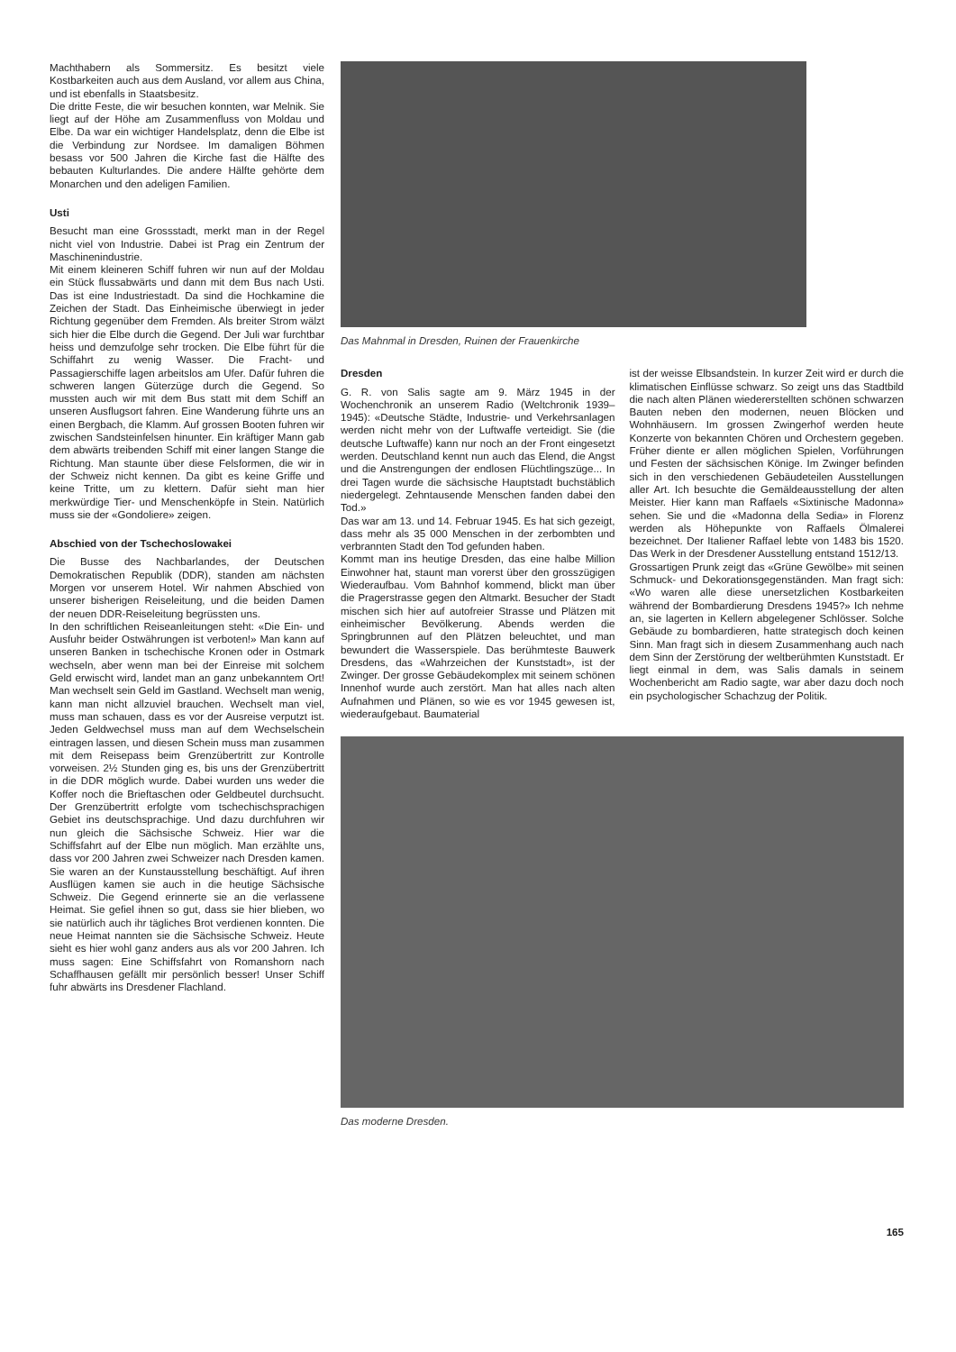Machthabern als Sommersitz. Es besitzt viele Kostbarkeiten auch aus dem Ausland, vor allem aus China, und ist ebenfalls in Staatsbesitz.
Die dritte Feste, die wir besuchen konnten, war Melnik. Sie liegt auf der Höhe am Zusammenfluss von Moldau und Elbe. Da war ein wichtiger Handelsplatz, denn die Elbe ist die Verbindung zur Nordsee. Im damaligen Böhmen besass vor 500 Jahren die Kirche fast die Hälfte des bebauten Kulturlandes. Die andere Hälfte gehörte dem Monarchen und den adeligen Familien.
Usti
Besucht man eine Grossstadt, merkt man in der Regel nicht viel von Industrie. Dabei ist Prag ein Zentrum der Maschinenindustrie.
Mit einem kleineren Schiff fuhren wir nun auf der Moldau ein Stück flussabwärts und dann mit dem Bus nach Usti. Das ist eine Industriestadt. Da sind die Hochkamine die Zeichen der Stadt. Das Einheimische überwiegt in jeder Richtung gegenüber dem Fremden. Als breiter Strom wälzt sich hier die Elbe durch die Gegend. Der Juli war furchtbar heiss und demzufolge sehr trocken. Die Elbe führt für die Schiffahrt zu wenig Wasser. Die Fracht- und Passagierschiffe lagen arbeitslos am Ufer. Dafür fuhren die schweren langen Güterzüge durch die Gegend. So mussten auch wir mit dem Bus statt mit dem Schiff an unseren Ausflugsort fahren. Eine Wanderung führte uns an einen Bergbach, die Klamm. Auf grossen Booten fuhren wir zwischen Sandsteinfelsen hinunter. Ein kräftiger Mann gab dem abwärts treibenden Schiff mit einer langen Stange die Richtung. Man staunte über diese Felsformen, die wir in der Schweiz nicht kennen. Da gibt es keine Griffe und keine Tritte, um zu klettern. Dafür sieht man hier merkwürdige Tier- und Menschenköpfe in Stein. Natürlich muss sie der «Gondoliere» zeigen.
Abschied von der Tschechoslowakei
Die Busse des Nachbarlandes, der Deutschen Demokratischen Republik (DDR), standen am nächsten Morgen vor unserem Hotel. Wir nahmen Abschied von unserer bisherigen Reiseleitung, und die beiden Damen der neuen DDR-Reiseleitung begrüssten uns.
In den schriftlichen Reiseanleitungen steht: «Die Ein- und Ausfuhr beider Ostwährungen ist verboten!» Man kann auf unseren Banken in tschechische Kronen oder in Ostmark wechseln, aber wenn man bei der Einreise mit solchem Geld erwischt wird, landet man an ganz unbekanntem Ort! Man wechselt sein Geld im Gastland. Wechselt man wenig, kann man nicht allzuviel brauchen. Wechselt man viel, muss man schauen, dass es vor der Ausreise verputzt ist. Jeden Geldwechsel muss man auf dem Wechselschein eintragen lassen, und diesen Schein muss man zusammen mit dem Reisepass beim Grenzübertritt zur Kontrolle vorweisen. 2½ Stunden ging es, bis uns der Grenzübertritt in die DDR möglich wurde. Dabei wurden uns weder die Koffer noch die Brieftaschen oder Geldbeutel durchsucht. Der Grenzübertritt erfolgte vom tschechischsprachigen Gebiet ins deutschsprachige. Und dazu durchfuhren wir nun gleich die Sächsische Schweiz. Hier war die Schiffsfahrt auf der Elbe nun möglich. Man erzählte uns, dass vor 200 Jahren zwei Schweizer nach Dresden kamen. Sie waren an der Kunstausstellung beschäftigt. Auf ihren Ausflügen kamen sie auch in die heutige Sächsische Schweiz. Die Gegend erinnerte sie an die verlassene Heimat. Sie gefiel ihnen so gut, dass sie hier blieben, wo sie natürlich auch ihr tägliches Brot verdienen konnten. Die neue Heimat nannten sie die Sächsische Schweiz. Heute sieht es hier wohl ganz anders aus als vor 200 Jahren. Ich muss sagen: Eine Schiffsfahrt von Romanshorn nach Schaffhausen gefällt mir persönlich besser! Unser Schiff fuhr abwärts ins Dresdener Flachland.
Das Mahnmal in Dresden, Ruinen der Frauenkirche
Dresden
G. R. von Salis sagte am 9. März 1945 in der Wochenchronik an unserem Radio (Weltchronik 1939–1945): «Deutsche Städte, Industrie- und Verkehrsanlagen werden nicht mehr von der Luftwaffe verteidigt. Sie (die deutsche Luftwaffe) kann nur noch an der Front eingesetzt werden. Deutschland kennt nun auch das Elend, die Angst und die Anstrengungen der endlosen Flüchtlingszüge... In drei Tagen wurde die sächsische Hauptstadt buchstäblich niedergelegt. Zehntausende Menschen fanden dabei den Tod.»
Das war am 13. und 14. Februar 1945. Es hat sich gezeigt, dass mehr als 35 000 Menschen in der zerbombten und verbrannten Stadt den Tod gefunden haben.
Kommt man ins heutige Dresden, das eine halbe Million Einwohner hat, staunt man vorerst über den grosszügigen Wiederaufbau. Vom Bahnhof kommend, blickt man über die Pragerstrasse gegen den Altmarkt. Besucher der Stadt mischen sich hier auf autofreier Strasse und Plätzen mit einheimischer Bevölkerung. Abends werden die Springbrunnen auf den Plätzen beleuchtet, und man bewundert die Wasserspiele. Das berühmteste Bauwerk Dresdens, das «Wahrzeichen der Kunststadt», ist der Zwinger. Der grosse Gebäudekomplex mit seinem schönen Innenhof wurde auch zerstört. Man hat alles nach alten Aufnahmen und Plänen, so wie es vor 1945 gewesen ist, wiederaufgebaut. Baumaterial
ist der weisse Elbsandstein. In kurzer Zeit wird er durch die klimatischen Einflüsse schwarz. So zeigt uns das Stadtbild die nach alten Plänen wiedererstellten schönen schwarzen Bauten neben den modernen, neuen Blöcken und Wohnhäusern. Im grossen Zwingerhof werden heute Konzerte von bekannten Chören und Orchestern gegeben. Früher diente er allen möglichen Spielen, Vorführungen und Festen der sächsischen Könige. Im Zwinger befinden sich in den verschiedenen Gebäudeteilen Ausstellungen aller Art. Ich besuchte die Gemäldeausstellung der alten Meister. Hier kann man Raffaels «Sixtinische Madonna» sehen. Sie und die «Madonna della Sedia» in Florenz werden als Höhepunkte von Raffaels Ölmalerei bezeichnet. Der Italiener Raffael lebte von 1483 bis 1520. Das Werk in der Dresdener Ausstellung entstand 1512/13.
Grossartigen Prunk zeigt das «Grüne Gewölbe» mit seinen Schmuck- und Dekorationsgegenständen. Man fragt sich: «Wo waren alle diese unersetzlichen Kostbarkeiten während der Bombardierung Dresdens 1945?» Ich nehme an, sie lagerten in Kellern abgelegener Schlösser. Solche Gebäude zu bombardieren, hatte strategisch doch keinen Sinn. Man fragt sich in diesem Zusammenhang auch nach dem Sinn der Zerstörung der weltberühmten Kunststadt. Er liegt einmal in dem, was Salis damals in seinem Wochenbericht am Radio sagte, war aber dazu doch noch ein psychologischer Schachzug der Politik.
Das moderne Dresden.
165